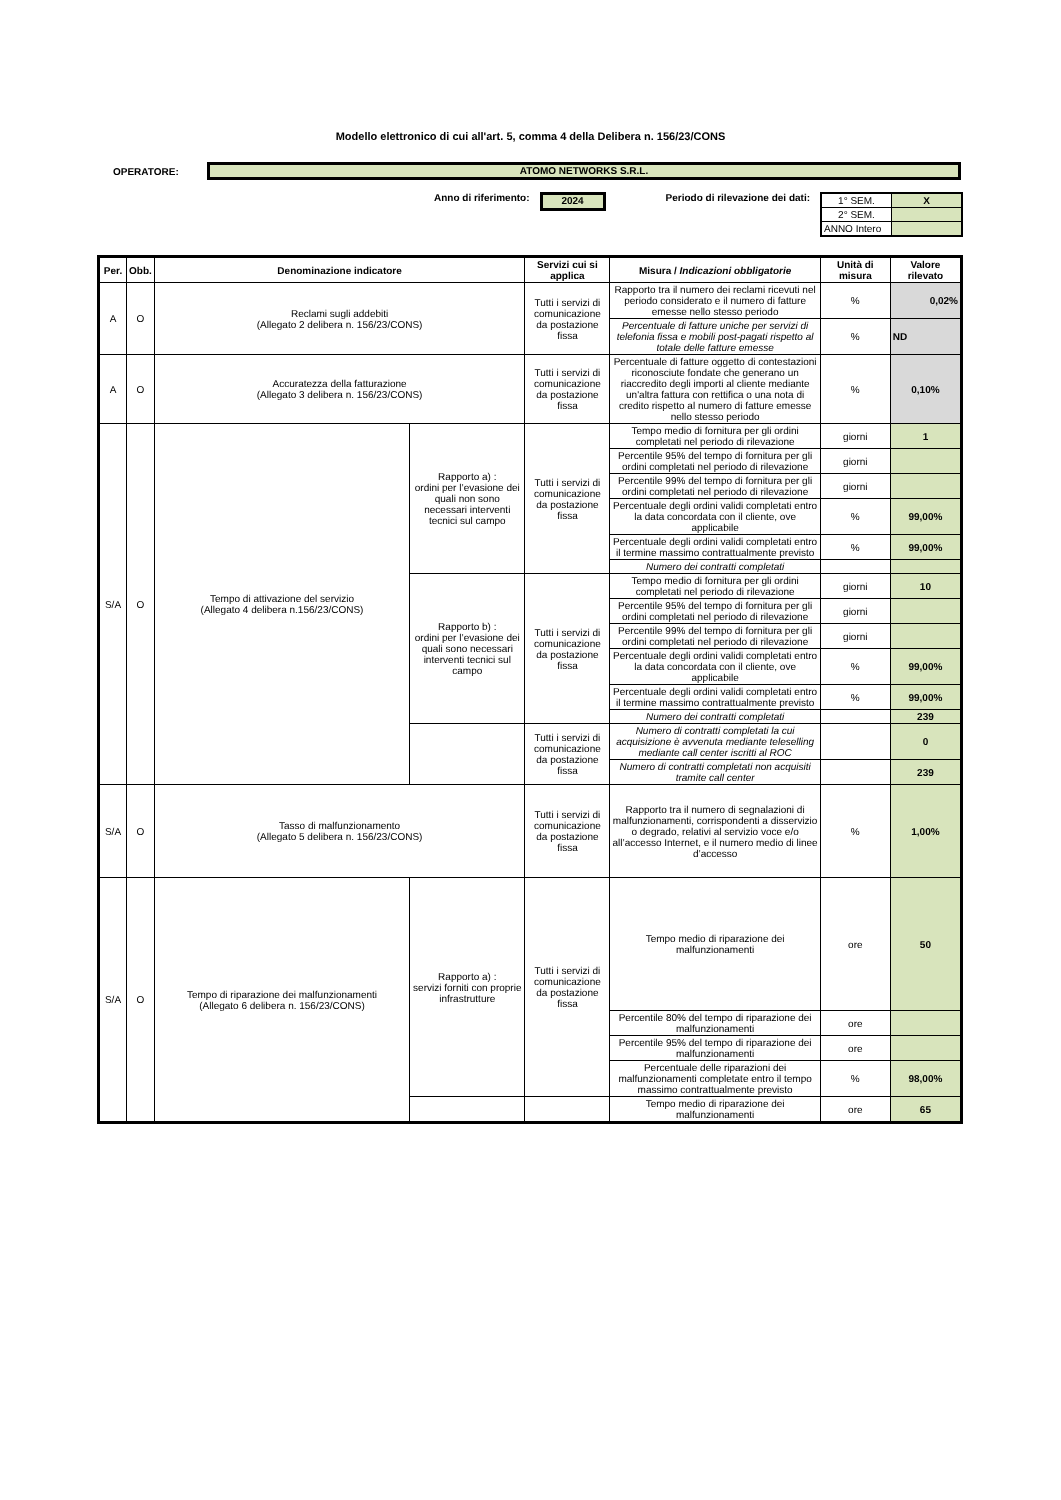Modello elettronico di cui all'art. 5, comma 4 della Delibera n. 156/23/CONS
OPERATORE:
ATOMO NETWORKS S.R.L.
Anno di riferimento:
2024
Periodo di rilevazione dei dati:
| 1° SEM. | X |
| 2° SEM. | |
| ANNO Intero | |
| Per. | Obb. | Denominazione indicatore | | Servizi cui si applica | Misura / Indicazioni obbligatorie | Unità di misura | Valore rilevato |
| --- | --- | --- | --- | --- | --- | --- | --- |
| A | O | Reclami sugli addebiti (Allegato 2 delibera n. 156/23/CONS) | | Tutti i servizi di comunicazione da postazione fissa | Rapporto tra il numero dei reclami ricevuti nel periodo considerato e il numero di fatture emesse nello stesso periodo | % | 0,02% |
| | | | | | Percentuale di fatture uniche per servizi di telefonia fissa e mobili post-pagati rispetto al totale delle fatture emesse | % | ND |
| A | O | Accuratezza della fatturazione (Allegato 3 delibera n. 156/23/CONS) | | Tutti i servizi di comunicazione da postazione fissa | Percentuale di fatture oggetto di contestazioni riconosciute fondate che generano un riaccredito degli importi al cliente mediante un'altra fattura con rettifica o una nota di credito rispetto al numero di fatture emesse nello stesso periodo | % | 0,10% |
| S/A | O | Tempo di attivazione del servizio (Allegato 4 delibera n.156/23/CONS) | Rapporto a) : ordini per l’evasione dei quali non sono necessari interventi tecnici sul campo | Tutti i servizi di comunicazione da postazione fissa | Tempo medio di fornitura per gli ordini completati nel periodo di rilevazione | giorni | 1 |
| | | | | | Percentile 95% del tempo di fornitura per gli ordini completati nel periodo di rilevazione | giorni | |
| | | | | | Percentile 99% del tempo di fornitura per gli ordini completati nel periodo di rilevazione | giorni | |
| | | | | | Percentuale degli ordini validi completati entro la data concordata con il cliente, ove applicabile | % | 99,00% |
| | | | | | Percentuale degli ordini validi completati entro il termine massimo contrattualmente previsto | % | 99,00% |
| | | | | | Numero dei contratti completati | | |
| | | | Rapporto b) : ordini per l’evasione dei quali sono necessari interventi tecnici sul campo | Tutti i servizi di comunicazione da postazione fissa | Tempo medio di fornitura per gli ordini completati nel periodo di rilevazione | giorni | 10 |
| | | | | | Percentile 95% del tempo di fornitura per gli ordini completati nel periodo di rilevazione | giorni | |
| | | | | | Percentile 99% del tempo di fornitura per gli ordini completati nel periodo di rilevazione | giorni | |
| | | | | | Percentuale degli ordini validi completati entro la data concordata con il cliente, ove applicabile | % | 99,00% |
| | | | | | Percentuale degli ordini validi completati entro il termine massimo contrattualmente previsto | % | 99,00% |
| | | | | | Numero dei contratti completati | | 239 |
| | | | | Tutti i servizi di comunicazione da postazione fissa | Numero di contratti completati la cui acquisizione è avvenuta mediante teleselling mediante call center iscritti al ROC | | 0 |
| | | | | | Numero di contratti completati non acquisiti tramite call center | | 239 |
| S/A | O | Tasso di malfunzionamento (Allegato 5 delibera n. 156/23/CONS) | | Tutti i servizi di comunicazione da postazione fissa | Rapporto tra il numero di segnalazioni di malfunzionamenti, corrispondenti a disservizio o degrado, relativi al servizio voce e/o all’accesso Internet, e il numero medio di linee d’accesso | % | 1,00% |
| S/A | O | Tempo di riparazione dei malfunzionamenti (Allegato 6 delibera n. 156/23/CONS) | Rapporto a) : servizi forniti con proprie infrastrutture | Tutti i servizi di comunicazione da postazione fissa | Tempo medio di riparazione dei malfunzionamenti | ore | 50 |
| | | | | | Percentile 80% del tempo di riparazione dei malfunzionamenti | ore | |
| | | | | | Percentile 95% del tempo di riparazione dei malfunzionamenti | ore | |
| | | | | | Percentuale delle riparazioni dei malfunzionamenti completate entro il tempo massimo contrattualmente previsto | % | 98,00% |
| | | | | | Tempo medio di riparazione dei malfunzionamenti | ore | 65 |